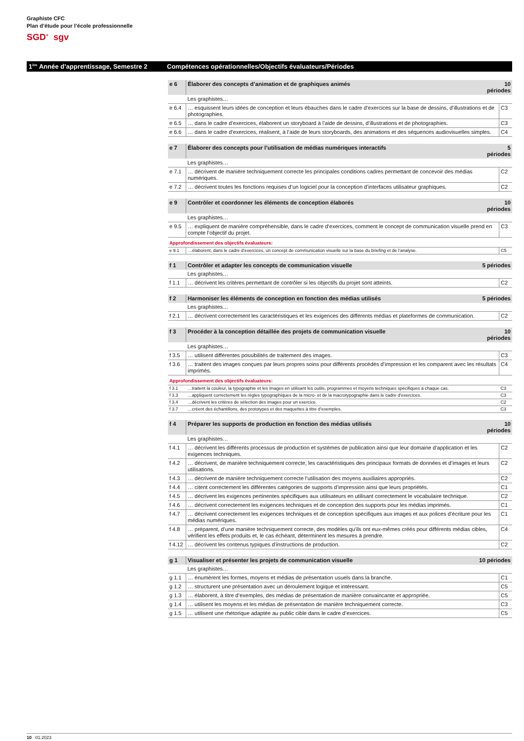Graphiste CFC
Plan d’étude pour l’école professionnelle
SGD<sup>+</sup> sgv
1<sup>ère</sup> Année d’apprentissage, Semestre 2 Compétences opérationnelles/Objectifs évaluateurs/Périodes
| e 6 | Élaborer des concepts d’animation et de graphiques animés | 10 périodes | |
| | Les graphistes… | | |
| e 6.4 | … esquissent leurs idées de conception et leurs ébauches dans le cadre d’exercices sur la base de dessins, d’illustrations et de photographies. | | C3 |
| e 6.5 | … dans le cadre d’exercices, élaborent un storyboard à l’aide de dessins, d’illustrations et de photographies. | | C3 |
| e 6.6 | … dans le cadre d’exercices, réalisent, à l’aide de leurs storyboards, des animations et des séquences audiovisuelles simples. | | C4 |
| e 7 | Élaborer des concepts pour l’utilisation de médias numériques interactifs | 5 périodes | |
| | Les graphistes… | | |
| e 7.1 | … décrivent de manière techniquement correcte les principales conditions cadres permettant de concevoir des médias numériques. | | C2 |
| e 7.2 | … décrivent toutes les fonctions requises d’un logiciel pour la conception d’interfaces utilisateur graphiques. | | C2 |
| e 9 | Contrôler et coordonner les éléments de conception élaborés | 10 périodes | |
| | Les graphistes… | | |
| e 9.5 | … expliquent de manière compréhensible, dans le cadre d’exercices, comment le concept de communication visuelle prend en compte l’objectif du projet. | | C3 |
| Approfondissement des objectifs évaluateurs: | | | |
| e 9.1 | …élaborent, dans le cadre d’exercices, un concept de communication visuelle sur la base du briefing et de l’analyse. | | C5 |
| f 1 | Contrôler et adapter les concepts de communication visuelle | 5 périodes | |
| | Les graphistes… | | |
| f 1.1 | … décrivent les critères permettant de contrôler si les objectifs du projet sont atteints. | | C2 |
| f 2 | Harmoniser les éléments de conception en fonction des médias utilisés | 5 périodes | |
| | Les graphistes… | | |
| f 2.1 | … décrivent correctement les caractéristiques et les exigences des différents médias et plateformes de communication. | | C2 |
| f 3 | Procéder à la conception détaillée des projets de communication visuelle | 10 périodes | |
| | Les graphistes… | | |
| f 3.5 | … utilisent différentes possibilités de traitement des images. | | C3 |
| f 3.6 | … traitent des images conçues par leurs propres soins pour différents procédés d’impression et les comparent avec les résultats imprimés. | | C4 |
| Approfondissement des objectifs évaluateurs: | | | |
| f 3.1 | …traitent la couleur, la typographie et les images en utilisant les outils, programmes et moyens techniques spécifiques à chaque cas. | | C3 |
| f 3.3 | …appliquent correctement les règles typographiques de la micro- et de la macrotypographie dans le cadre d’exercices. | | C3 |
| f 3.4 | …décrivent les critères de sélection des images pour un exercice. | | C2 |
| f 3.7 | …créent des échantillons, des prototypes et des maquettes à titre d’exemples. | | C3 |
| f 4 | Préparer les supports de production en fonction des médias utilisés | 10 périodes | |
| | Les graphistes… | | |
| f 4.1 | … décrivent les différents processus de production et systèmes de publication ainsi que leur domaine d’application et les exigences techniques. | | C2 |
| f 4.2 | … décrivent, de manière techniquement correcte, les caractéristiques des principaux formats de données et d’images et leurs utilisations. | | C2 |
| f 4.3 | … décrivent de manière techniquement correcte l’utilisation des moyens auxiliaires appropriés. | | C2 |
| f 4.4 | … citent correctement les différentes catégories de supports d’impression ainsi que leurs propriétés. | | C1 |
| f 4.5 | … décrivent les exigences pertinentes spécifiques aux utilisateurs en utilisant correctement le vocabulaire technique. | | C2 |
| f 4.6 | … décrivent correctement les exigences techniques et de conception des supports pour les médias imprimés. | | C1 |
| f 4.7 | … décrivent correctement les exigences techniques et de conception spécifiques aux images et aux polices d’écriture pour les médias numériques. | | C1 |
| f 4.8 | … préparent, d’une manière techniquement correcte, des modèles qu’ils ont eux-mêmes créés pour différents médias cibles, vérifient les effets produits et, le cas échéant, déterminent les mesures à prendre. | | C4 |
| f 4.12 | … décrivent les contenus typiques d’instructions de production. | | C2 |
| g 1 | Visualiser et présenter les projets de communication visuelle | 10 périodes | |
| | Les graphistes… | | |
| g 1.1 | … énumèrent les formes, moyens et médias de présentation usuels dans la branche. | | C1 |
| g 1.2 | … structurent une présentation avec un déroulement logique et intéressant. | | C5 |
| g 1.3 | … élaborent, à titre d’exemples, des médias de présentation de manière convaincante et appropriée. | | C5 |
| g 1.4 | … utilisent les moyens et les médias de présentation de manière techniquement correcte. | | C3 |
| g 1.5 | … utilisent une rhétorique adaptée au public cible dans le cadre d’exercices. | | C5 |
10 01.2023